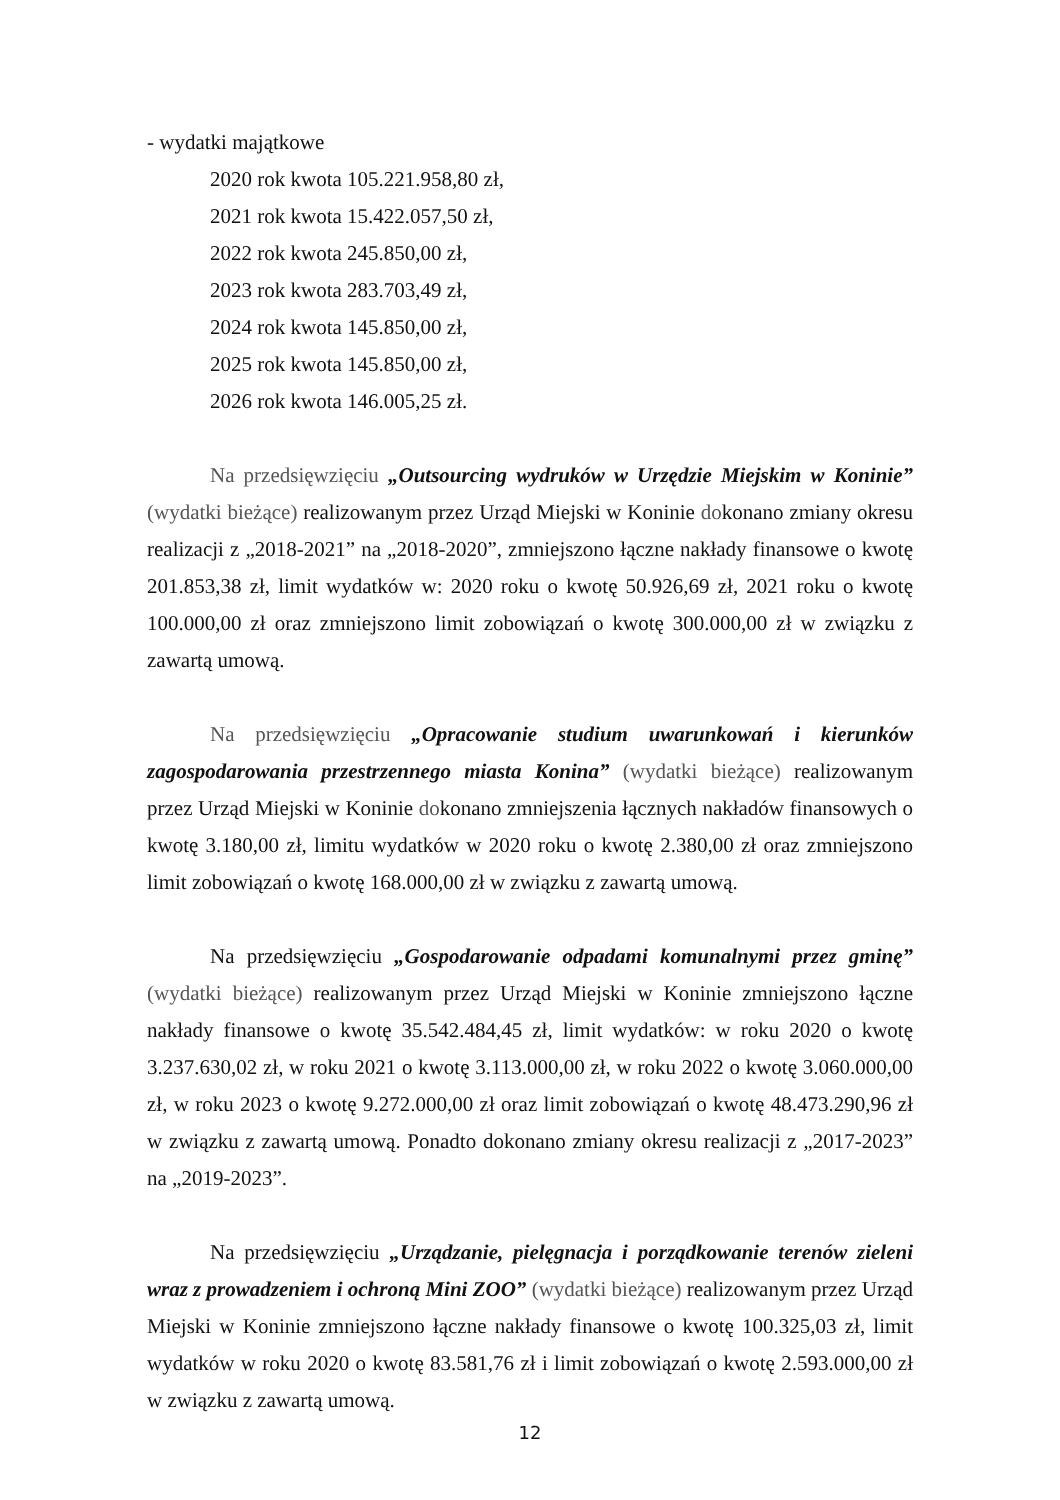- wydatki majątkowe
2020 rok kwota 105.221.958,80 zł,
2021 rok kwota 15.422.057,50 zł,
2022 rok kwota 245.850,00 zł,
2023 rok kwota 283.703,49 zł,
2024 rok kwota 145.850,00 zł,
2025 rok kwota 145.850,00 zł,
2026 rok kwota 146.005,25 zł.
Na przedsięwzięciu „Outsourcing wydruków w Urzędzie Miejskim w Koninie” (wydatki bieżące) realizowanym przez Urząd Miejski w Koninie dokonano zmiany okresu realizacji z „2018-2021” na „2018-2020”, zmniejszono łączne nakłady finansowe o kwotę 201.853,38 zł, limit wydatków w: 2020 roku o kwotę 50.926,69 zł, 2021 roku o kwotę 100.000,00 zł oraz zmniejszono limit zobowiązań o kwotę 300.000,00 zł w związku z zawartą umową.
Na przedsięwzięciu „Opracowanie studium uwarunkowań i kierunków zagospodarowania przestrzennego miasta Konina” (wydatki bieżące) realizowanym przez Urząd Miejski w Koninie dokonano zmniejszenia łącznych nakładów finansowych o kwotę 3.180,00 zł, limitu wydatków w 2020 roku o kwotę 2.380,00 zł oraz zmniejszono limit zobowiązań o kwotę 168.000,00 zł w związku z zawartą umową.
Na przedsięwzięciu „Gospodarowanie odpadami komunalnymi przez gminę” (wydatki bieżące) realizowanym przez Urząd Miejski w Koninie zmniejszono łączne nakłady finansowe o kwotę 35.542.484,45 zł, limit wydatków: w roku 2020 o kwotę 3.237.630,02 zł, w roku 2021 o kwotę 3.113.000,00 zł, w roku 2022 o kwotę 3.060.000,00 zł, w roku 2023 o kwotę 9.272.000,00 zł oraz limit zobowiązań o kwotę 48.473.290,96 zł w związku z zawartą umową. Ponadto dokonano zmiany okresu realizacji z „2017-2023” na „2019-2023”.
Na przedsięwzięciu „Urządzanie, pielęgnacja i porządkowanie terenów zieleni wraz z prowadzeniem i ochroną Mini ZOO” (wydatki bieżące) realizowanym przez Urząd Miejski w Koninie zmniejszono łączne nakłady finansowe o kwotę 100.325,03 zł, limit wydatków w roku 2020 o kwotę 83.581,76 zł i limit zobowiązań o kwotę 2.593.000,00 zł w związku z zawartą umową.
12